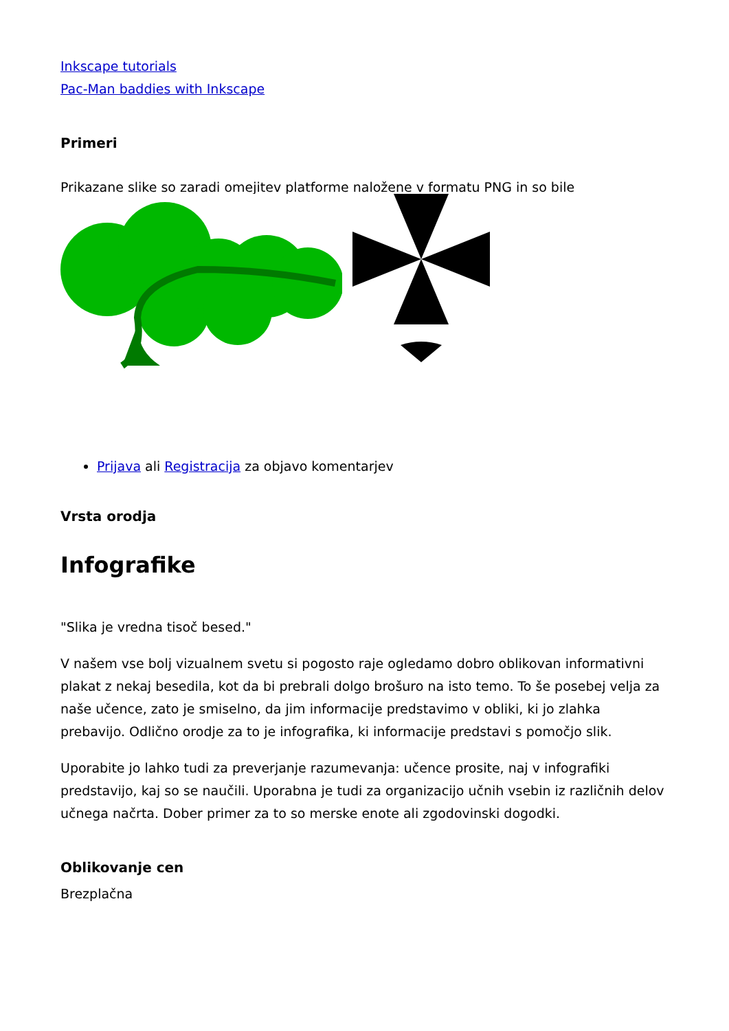Inkscape tutorials
Pac-Man baddies with Inkscape
Primeri
Prikazane slike so zaradi omejitev platforme naložene v formatu PNG in so bile
Prijava ali Registracija za objavo komentarjev
Vrsta orodja
Infografike
"Slika je vredna tisoč besed."
V našem vse bolj vizualnem svetu si pogosto raje ogledamo dobro oblikovan informativni plakat z nekaj besedila, kot da bi prebrali dolgo brošuro na isto temo. To še posebej velja za naše učence, zato je smiselno, da jim informacije predstavimo v obliki, ki jo zlahka prebavijo. Odlično orodje za to je infografika, ki informacije predstavi s pomočjo slik.
Uporabite jo lahko tudi za preverjanje razumevanja: učence prosite, naj v infografiki predstavijo, kaj so se naučili. Uporabna je tudi za organizacijo učnih vsebin iz različnih delov učnega načrta. Dober primer za to so merske enote ali zgodovinski dogodki.
Oblikovanje cen
Brezplačna